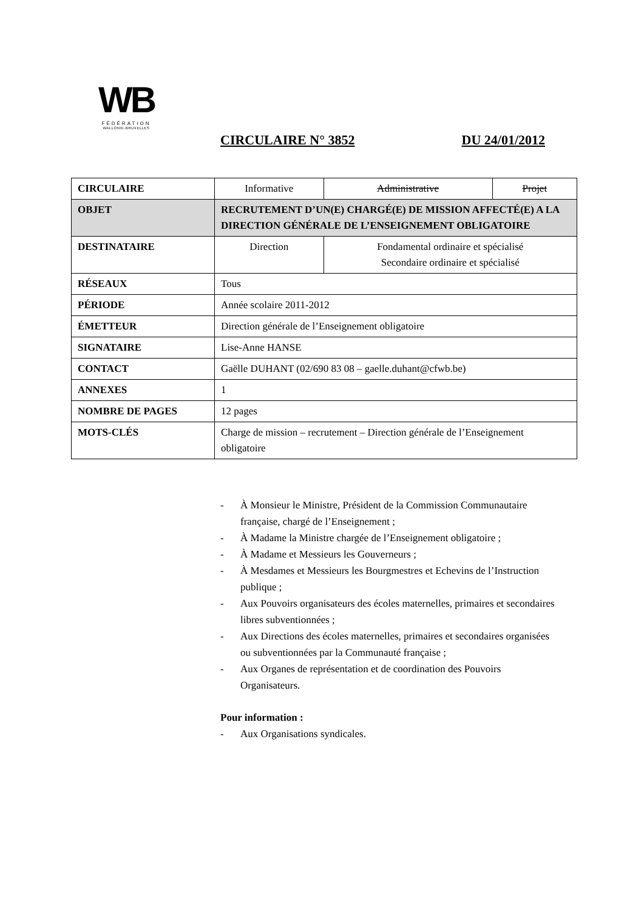WB
FÉDÉRATION
WALLONIE-BRUXELLES
CIRCULAIRE N° 3852 DU 24/01/2012
| CIRCULAIRE | Informative | Administrative | Projet |
| OBJET | RECRUTEMENT D’UN(E) CHARGÉ(E) DE MISSION AFFECTÉ(E) A LA DIRECTION GÉNÉRALE DE L’ENSEIGNEMENT OBLIGATOIRE | | |
| DESTINATAIRE | Direction | Fondamental ordinaire et spécialisé Secondaire ordinaire et spécialisé | |
| RÉSEAUX | Tous | | |
| PÉRIODE | Année scolaire 2011-2012 | | |
| ÉMETTEUR | Direction générale de l’Enseignement obligatoire | | |
| SIGNATAIRE | Lise-Anne HANSE | | |
| CONTACT | Gaëlle DUHANT (02/690 83 08 – gaelle.duhant@cfwb.be) | | |
| ANNEXES | 1 | | |
| NOMBRE DE PAGES | 12 pages | | |
| MOTS-CLÉS | Charge de mission – recrutement – Direction générale de l’Enseignement obligatoire | | |
- À Monsieur le Ministre, Président de la Commission Communautaire française, chargé de l’Enseignement ;
- À Madame la Ministre chargée de l’Enseignement obligatoire ;
- À Madame et Messieurs les Gouverneurs ;
- À Mesdames et Messieurs les Bourgmestres et Echevins de l’Instruction publique ;
- Aux Pouvoirs organisateurs des écoles maternelles, primaires et secondaires libres subventionnées ;
- Aux Directions des écoles maternelles, primaires et secondaires organisées ou subventionnées par la Communauté française ;
- Aux Organes de représentation et de coordination des Pouvoirs Organisateurs.
Pour information :
- Aux Organisations syndicales.